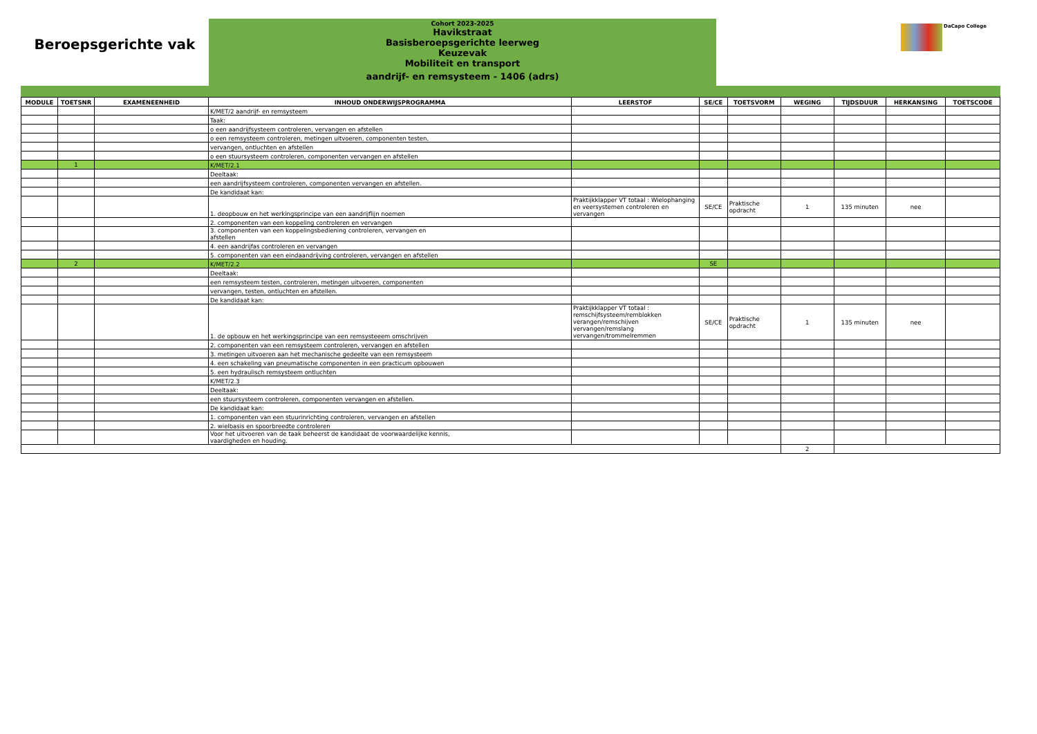Beroepsgerichte vak
Cohort 2023-2025
Havikstraat
Basisberoepsgerichte leerweg
Keuzevak
Mobiliteit en transport
aandrijf- en remsysteem - 1406 (adrs)
DaCapo College
| MODULE | TOETSNR | EXAMENEENHEID | INHOUD ONDERWIJSPROGRAMMA | LEERSTOF | SE/CE | TOETSVORM | WEGING | TIJDSDUUR | HERKANSING | TOETSCODE |
| --- | --- | --- | --- | --- | --- | --- | --- | --- | --- | --- |
| | | | K/MET/2 aandrijf- en remsysteem | | | | | | | |
| | | | Taak: | | | | | | | |
| | | | o een aandrijfsysteem controleren, vervangen en afstellen | | | | | | | |
| | | | o een remsysteem controleren, metingen uitvoeren, componenten testen, | | | | | | | |
| | | | vervangen, ontluchten en afstellen | | | | | | | |
| | | | o een stuursysteem controleren, componenten vervangen en afstellen | | | | | | | |
| | 1 | | K/MET/2.1 | | | | | | | |
| | | | Deeltaak: | | | | | | | |
| | | | een aandrijfsysteem controleren, componenten vervangen en afstellen. | | | | | | | |
| | | | De kandidaat kan: | | | | | | | |
| | | | 1. deopbouw en het werkingsprincipe van een aandrijflijn noemen | Praktijkklapper VT totaal : Wielophanging en veersystemen controleren en vervangen | SE/CE | Praktische opdracht | 1 | 135 minuten | nee | |
| | | | 2. componenten van een koppeling controleren en vervangen | | | | | | | |
| | | | 3. componenten van een koppelingsbediening controleren, vervangen en afstellen | | | | | | | |
| | | | 4. een aandrijfas controleren en vervangen | | | | | | | |
| | | | 5. componenten van een eindaandrijving controleren, vervangen en afstellen | | | | | | | |
| | 2 | | K/MET/2.2 | | SE | | | | | |
| | | | Deeltaak: | | | | | | | |
| | | | een remsysteem testen, controleren, metingen uitvoeren, componenten | | | | | | | |
| | | | vervangen, testen, ontluchten en afstellen. | | | | | | | |
| | | | De kandidaat kan: | | | | | | | |
| | | | 1. de opbouw en het werkingsprincipe van een remsysteeem omschrijven | Praktijkklapper VT totaal : remschijfsysteem/remblokken verangen/remschijven vervangen/remslang vervangen/trommelremmen | SE/CE | Praktische opdracht | 1 | 135 minuten | nee | |
| | | | 2. componenten van een remsysteem controleren, vervangen en afstellen | | | | | | | |
| | | | 3. metingen uitvoeren aan het mechanische gedeelte van een remsysteem | | | | | | | |
| | | | 4. een schakeling van pneumatische componenten in een practicum opbouwen | | | | | | | |
| | | | 5. een hydraulisch remsysteem ontluchten | | | | | | | |
| | | | K/MET/2.3 | | | | | | | |
| | | | Deeltaak: | | | | | | | |
| | | | een stuursysteem controleren, componenten vervangen en afstellen. | | | | | | | |
| | | | De kandidaat kan: | | | | | | | |
| | | | 1. componenten van een stuurinrichting controleren, vervangen en afstellen | | | | | | | |
| | | | 2. wielbasis en spoorbreedte controleren | | | | | | | |
| | | | Voor het uitvoeren van de taak beheerst de kandidaat de voorwaardelijke kennis, vaardigheden en houding. | | | | | | | |
| | | | | | | | 2 | | | |